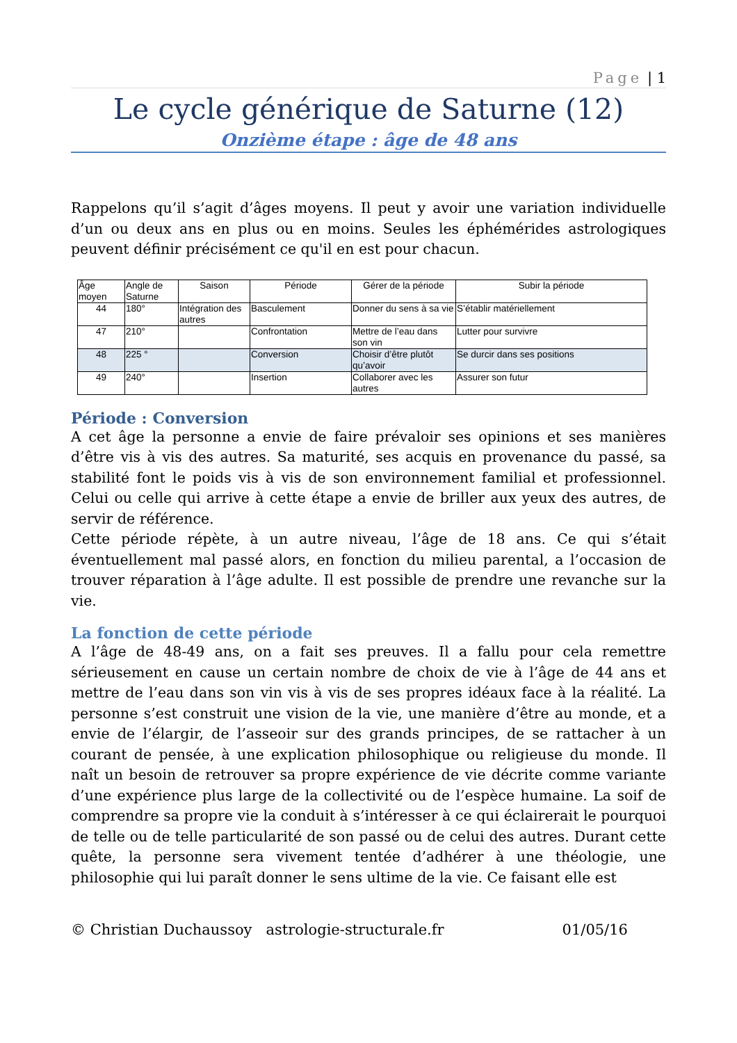Page | 1
Le cycle générique de Saturne (12)
Onzième étape : âge de 48 ans
Rappelons qu’il s’agit d’âges moyens. Il peut y avoir une variation individuelle d’un ou deux ans en plus ou en moins. Seules les éphémérides astrologiques peuvent définir précisément ce qu'il en est pour chacun.
| Âge moyen | Angle de Saturne | Saison | Période | Gérer de la période | Subir la période |
| 44 | 180° | Intégration des autres | Basculement | Donner du sens à sa vie | S’établir matériellement |
| 47 | 210° | | Confrontation | Mettre de l’eau dans son vin | Lutter pour survivre |
| 48 | 225 ° | | Conversion | Choisir d’être plutôt qu’avoir | Se durcir dans ses positions |
| 49 | 240° | | Insertion | Collaborer avec les autres | Assurer son futur |
Période : Conversion
A cet âge la personne a envie de faire prévaloir ses opinions et ses manières d’être vis à vis des autres. Sa maturité, ses acquis en provenance du passé, sa stabilité font le poids vis à vis de son environnement familial et professionnel. Celui ou celle qui arrive à cette étape a envie de briller aux yeux des autres, de servir de référence.
Cette période répète, à un autre niveau, l’âge de 18 ans. Ce qui s’était éventuellement mal passé alors, en fonction du milieu parental, a l’occasion de trouver réparation à l’âge adulte. Il est possible de prendre une revanche sur la vie.
La fonction de cette période
A l’âge de 48-49 ans, on a fait ses preuves. Il a fallu pour cela remettre sérieusement en cause un certain nombre de choix de vie à l’âge de 44 ans et mettre de l’eau dans son vin vis à vis de ses propres idéaux face à la réalité. La personne s’est construit une vision de la vie, une manière d’être au monde, et a envie de l’élargir, de l’asseoir sur des grands principes, de se rattacher à un courant de pensée, à une explication philosophique ou religieuse du monde. Il naît un besoin de retrouver sa propre expérience de vie décrite comme variante d’une expérience plus large de la collectivité ou de l’espèce humaine. La soif de comprendre sa propre vie la conduit à s’intéresser à ce qui éclairerait le pourquoi de telle ou de telle particularité de son passé ou de celui des autres. Durant cette quête, la personne sera vivement tentée d’adhérer à une théologie, une philosophie qui lui paraît donner le sens ultime de la vie. Ce faisant elle est
© Christian Duchaussoy astrologie-structurale.fr 01/05/16